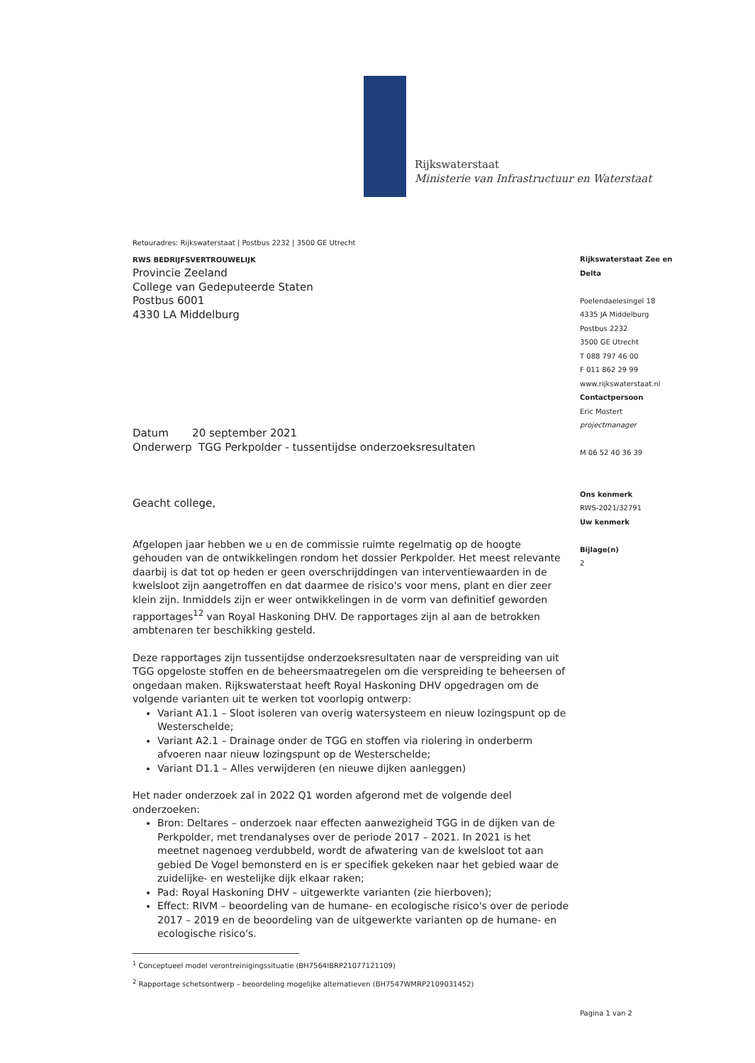Rijkswaterstaat
Ministerie van Infrastructuur en Waterstaat
Retouradres: Rijkswaterstaat | Postbus 2232 | 3500 GE Utrecht
RWS BEDRIJFSVERTROUWELIJK
Provincie Zeeland
College van Gedeputeerde Staten
Postbus 6001
4330 LA Middelburg
Datum 20 september 2021
Onderwerp TGG Perkpolder - tussentijdse onderzoeksresultaten
Geacht college,
Afgelopen jaar hebben we u en de commissie ruimte regelmatig op de hoogte gehouden van de ontwikkelingen rondom het dossier Perkpolder. Het meest relevante daarbij is dat tot op heden er geen overschrijddingen van interventiewaarden in de kwelsloot zijn aangetroffen en dat daarmee de risico's voor mens, plant en dier zeer klein zijn. Inmiddels zijn er weer ontwikkelingen in de vorm van definitief geworden rapportages<sup>12</sup> van Royal Haskoning DHV. De rapportages zijn al aan de betrokken ambtenaren ter beschikking gesteld.
Deze rapportages zijn tussentijdse onderzoeksresultaten naar de verspreiding van uit TGG opgeloste stoffen en de beheersmaatregelen om die verspreiding te beheersen of ongedaan maken. Rijkswaterstaat heeft Royal Haskoning DHV opgedragen om de volgende varianten uit te werken tot voorlopig ontwerp:
Variant A1.1 – Sloot isoleren van overig watersysteem en nieuw lozingspunt op de Westerschelde;
Variant A2.1 – Drainage onder de TGG en stoffen via riolering in onderberm afvoeren naar nieuw lozingspunt op de Westerschelde;
Variant D1.1 – Alles verwijderen (en nieuwe dijken aanleggen)
Het nader onderzoek zal in 2022 Q1 worden afgerond met de volgende deel onderzoeken:
Bron: Deltares – onderzoek naar effecten aanwezigheid TGG in de dijken van de Perkpolder, met trendanalyses over de periode 2017 – 2021. In 2021 is het meetnet nagenoeg verdubbeld, wordt de afwatering van de kwelsloot tot aan gebied De Vogel bemonsterd en is er specifiek gekeken naar het gebied waar de zuidelijke- en westelijke dijk elkaar raken;
Pad: Royal Haskoning DHV – uitgewerkte varianten (zie hierboven);
Effect: RIVM – beoordeling van de humane- en ecologische risico's over de periode 2017 – 2019 en de beoordeling van de uitgewerkte varianten op de humane- en ecologische risico's.
<sup>1</sup> Conceptueel model verontreinigingssituatie (BH7564IBRP21077121109)
<sup>2</sup> Rapportage schetsontwerp – beoordeling mogelijke alternatieven (BH7547WMRP2109031452)
Rijkswaterstaat Zee en Delta
Poelendaelesingel 18
4335 JA Middelburg
Postbus 2232
3500 GE Utrecht
T 088 797 46 00
F 011 862 29 99
www.rijkswaterstaat.nl
Contactpersoon
Eric Mostert
projectmanager
M 06 52 40 36 39
Ons kenmerk
RWS-2021/32791
Uw kenmerk
Bijlage(n)
2
Pagina 1 van 2